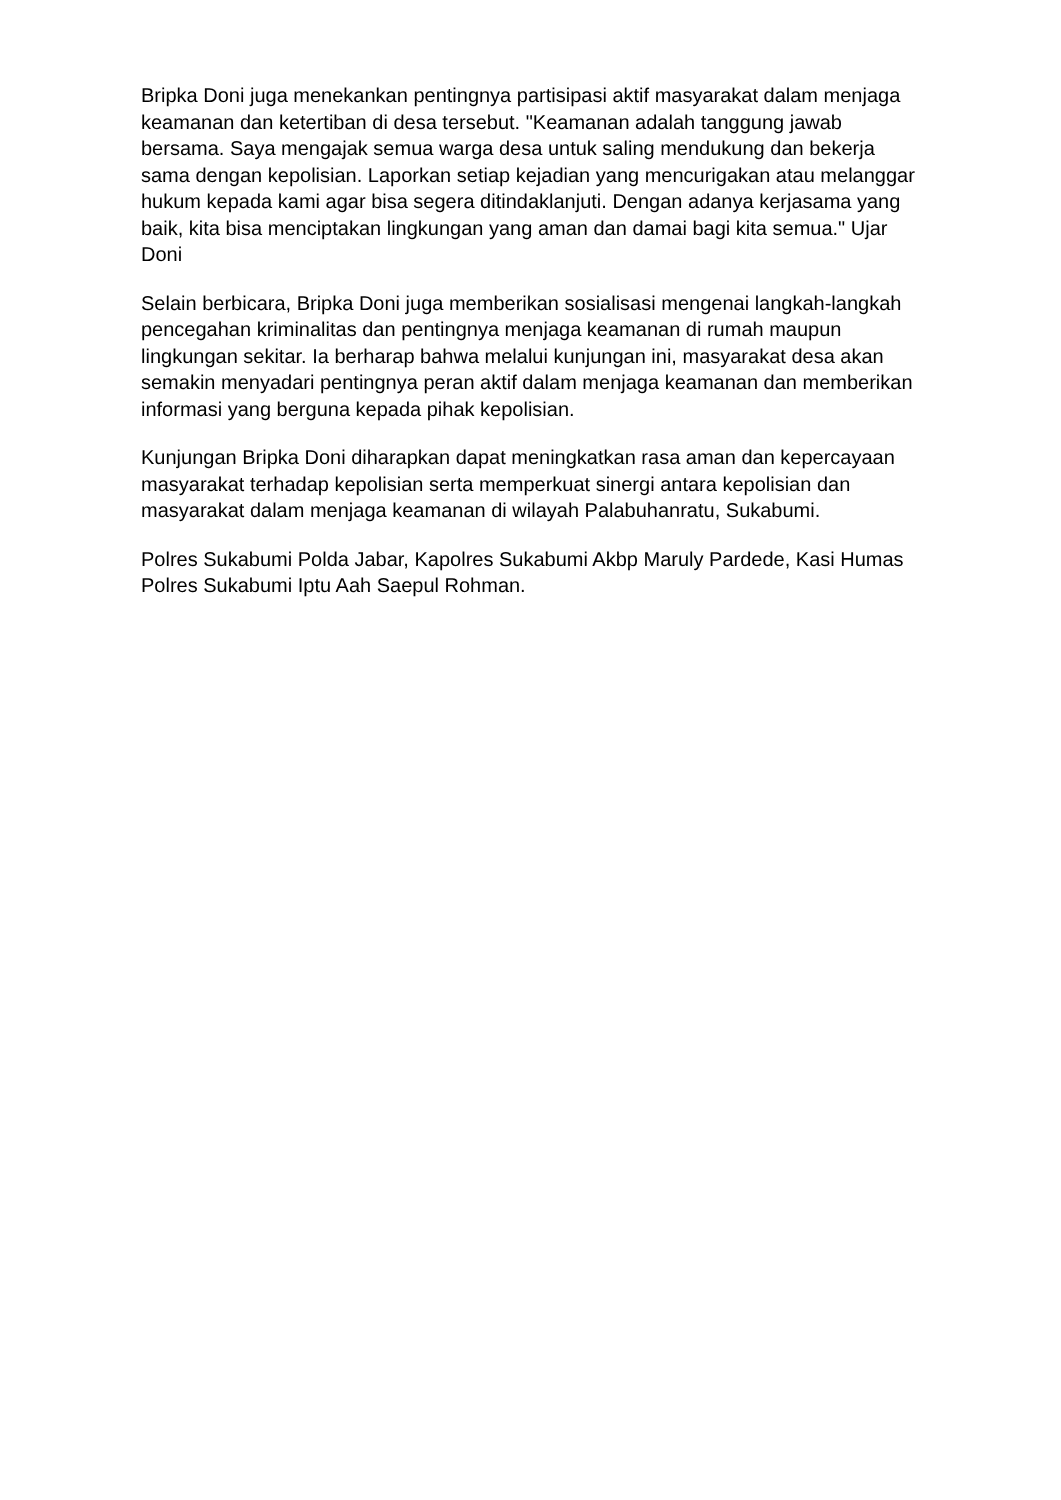Bripka Doni juga menekankan pentingnya partisipasi aktif masyarakat dalam menjaga keamanan dan ketertiban di desa tersebut. "Keamanan adalah tanggung jawab bersama. Saya mengajak semua warga desa untuk saling mendukung dan bekerja sama dengan kepolisian. Laporkan setiap kejadian yang mencurigakan atau melanggar hukum kepada kami agar bisa segera ditindaklanjuti. Dengan adanya kerjasama yang baik, kita bisa menciptakan lingkungan yang aman dan damai bagi kita semua." Ujar Doni
Selain berbicara, Bripka Doni juga memberikan sosialisasi mengenai langkah-langkah pencegahan kriminalitas dan pentingnya menjaga keamanan di rumah maupun lingkungan sekitar. Ia berharap bahwa melalui kunjungan ini, masyarakat desa akan semakin menyadari pentingnya peran aktif dalam menjaga keamanan dan memberikan informasi yang berguna kepada pihak kepolisian.
Kunjungan Bripka Doni diharapkan dapat meningkatkan rasa aman dan kepercayaan masyarakat terhadap kepolisian serta memperkuat sinergi antara kepolisian dan masyarakat dalam menjaga keamanan di wilayah Palabuhanratu, Sukabumi.
Polres Sukabumi Polda Jabar, Kapolres Sukabumi Akbp Maruly Pardede, Kasi Humas Polres Sukabumi Iptu Aah Saepul Rohman.